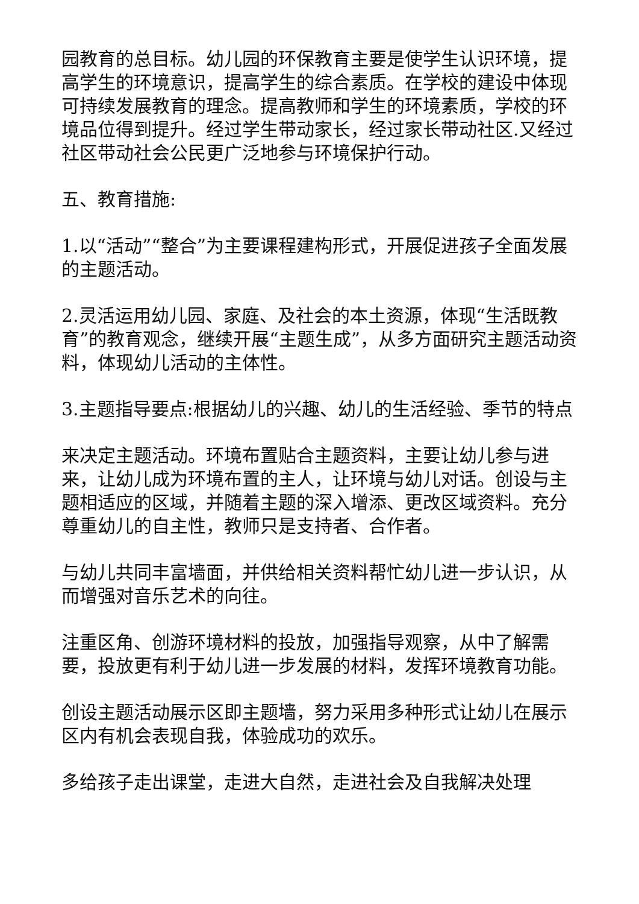园教育的总目标。幼儿园的环保教育主要是使学生认识环境，提高学生的环境意识，提高学生的综合素质。在学校的建设中体现可持续发展教育的理念。提高教师和学生的环境素质，学校的环境品位得到提升。经过学生带动家长，经过家长带动社区.又经过社区带动社会公民更广泛地参与环境保护行动。
五、教育措施:
1.以“活动”“整合”为主要课程建构形式，开展促进孩子全面发展的主题活动。
2.灵活运用幼儿园、家庭、及社会的本土资源，体现“生活既教育”的教育观念，继续开展“主题生成”，从多方面研究主题活动资料，体现幼儿活动的主体性。
3.主题指导要点:根据幼儿的兴趣、幼儿的生活经验、季节的特点
来决定主题活动。环境布置贴合主题资料，主要让幼儿参与进来，让幼儿成为环境布置的主人，让环境与幼儿对话。创设与主题相适应的区域，并随着主题的深入增添、更改区域资料。充分尊重幼儿的自主性，教师只是支持者、合作者。
与幼儿共同丰富墙面，并供给相关资料帮忙幼儿进一步认识，从而增强对音乐艺术的向往。
注重区角、创游环境材料的投放，加强指导观察，从中了解需要，投放更有利于幼儿进一步发展的材料，发挥环境教育功能。
创设主题活动展示区即主题墙，努力采用多种形式让幼儿在展示区内有机会表现自我，体验成功的欢乐。
多给孩子走出课堂，走进大自然，走进社会及自我解决处理